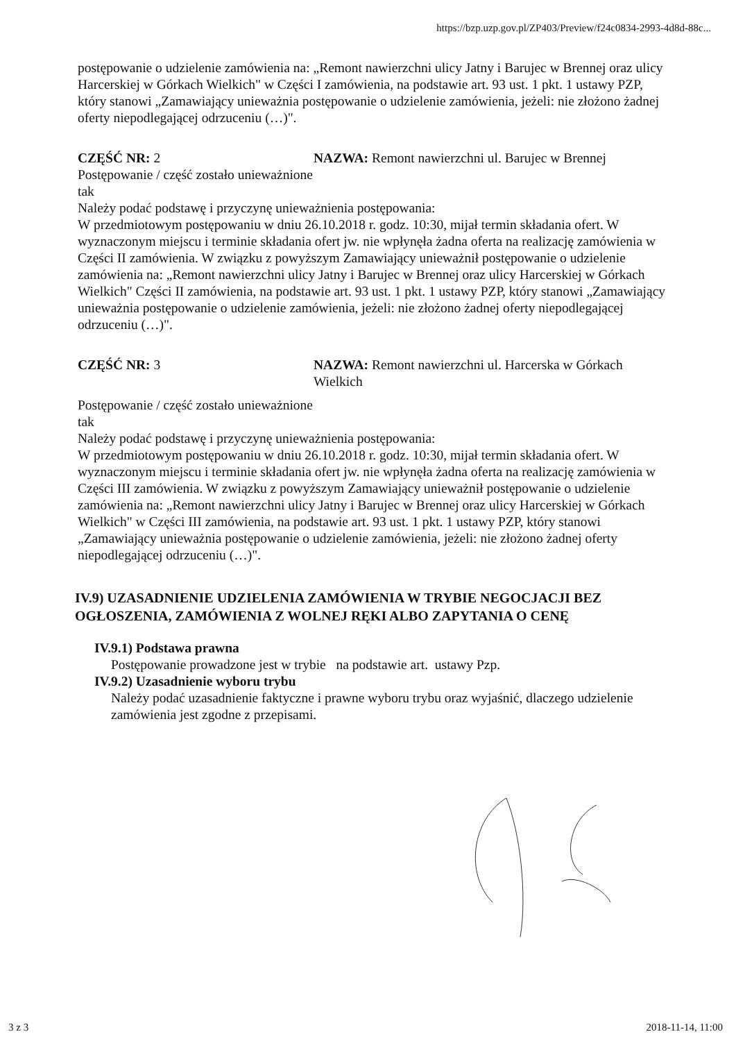https://bzp.uzp.gov.pl/ZP403/Preview/f24c0834-2993-4d8d-88c...
postępowanie o udzielenie zamówienia na: „Remont nawierzchni ulicy Jatny i Barujec w Brennej oraz ulicy Harcerskiej w Górkach Wielkich" w Części I zamówienia, na podstawie art. 93 ust. 1 pkt. 1 ustawy PZP, który stanowi „Zamawiający unieważnia postępowanie o udzielenie zamówienia, jeżeli: nie złożono żadnej oferty niepodlegającej odrzuceniu (…)".
CZĘŚĆ NR: 2 NAZWA: Remont nawierzchni ul. Barujec w Brennej
Postępowanie / część zostało unieważnione
tak
Należy podać podstawę i przyczynę unieważnienia postępowania:
W przedmiotowym postępowaniu w dniu 26.10.2018 r. godz. 10:30, mijał termin składania ofert. W wyznaczonym miejscu i terminie składania ofert jw. nie wpłynęła żadna oferta na realizację zamówienia w Części II zamówienia. W związku z powyższym Zamawiający unieważnił postępowanie o udzielenie zamówienia na: „Remont nawierzchni ulicy Jatny i Barujec w Brennej oraz ulicy Harcerskiej w Górkach Wielkich" Części II zamówienia, na podstawie art. 93 ust. 1 pkt. 1 ustawy PZP, który stanowi „Zamawiający unieważnia postępowanie o udzielenie zamówienia, jeżeli: nie złożono żadnej oferty niepodlegającej odrzuceniu (…)".
CZĘŚĆ NR: 3 NAZWA: Remont nawierzchni ul. Harcerska w Górkach Wielkich
Postępowanie / część zostało unieważnione
tak
Należy podać podstawę i przyczynę unieważnienia postępowania:
W przedmiotowym postępowaniu w dniu 26.10.2018 r. godz. 10:30, mijał termin składania ofert. W wyznaczonym miejscu i terminie składania ofert jw. nie wpłynęła żadna oferta na realizację zamówienia w Części III zamówienia. W związku z powyższym Zamawiający unieważnił postępowanie o udzielenie zamówienia na: „Remont nawierzchni ulicy Jatny i Barujec w Brennej oraz ulicy Harcerskiej w Górkach Wielkich" w Części III zamówienia, na podstawie art. 93 ust. 1 pkt. 1 ustawy PZP, który stanowi „Zamawiający unieważnia postępowanie o udzielenie zamówienia, jeżeli: nie złożono żadnej oferty niepodlegającej odrzuceniu (…)".
IV.9) UZASADNIENIE UDZIELENIA ZAMÓWIENIA W TRYBIE NEGOCJACJI BEZ OGŁOSZENIA, ZAMÓWIENIA Z WOLNEJ RĘKI ALBO ZAPYTANIA O CENĘ
IV.9.1) Podstawa prawna
Postępowanie prowadzone jest w trybie na podstawie art. ustawy Pzp.
IV.9.2) Uzasadnienie wyboru trybu
Należy podać uzasadnienie faktyczne i prawne wyboru trybu oraz wyjaśnić, dlaczego udzielenie zamówienia jest zgodne z przepisami.
3 z 3 2018-11-14, 11:00